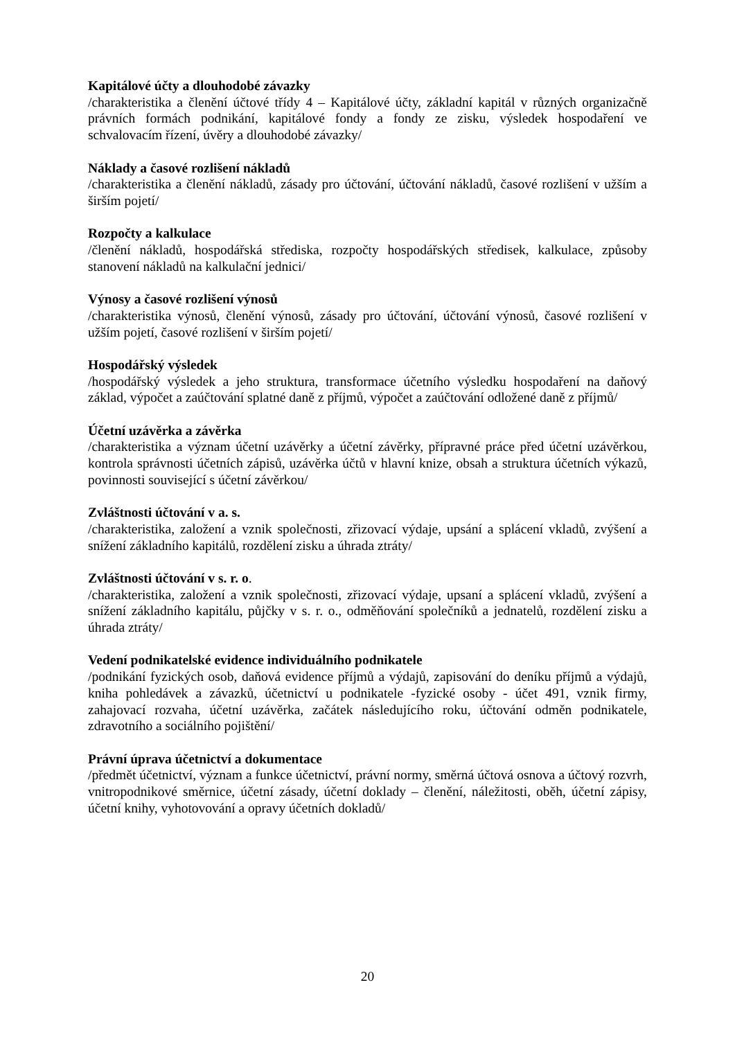Kapitálové účty a dlouhodobé závazky
/charakteristika a členění účtové třídy 4 – Kapitálové účty, základní kapitál v různých organizačně právních formách podnikání, kapitálové fondy a fondy ze zisku, výsledek hospodaření ve schvalovacím řízení, úvěry a dlouhodobé závazky/
Náklady a časové rozlišení nákladů
/charakteristika a členění nákladů, zásady pro účtování, účtování nákladů, časové rozlišení v užším a širším pojetí/
Rozpočty a kalkulace
/členění nákladů, hospodářská střediska, rozpočty hospodářských středisek, kalkulace, způsoby stanovení nákladů na kalkulační jednici/
Výnosy a časové rozlišení výnosů
/charakteristika výnosů, členění výnosů, zásady pro účtování, účtování výnosů, časové rozlišení v užším pojetí, časové rozlišení v širším pojetí/
Hospodářský výsledek
/hospodářský výsledek a jeho struktura, transformace účetního výsledku hospodaření na daňový základ, výpočet a zaúčtování splatné daně z příjmů, výpočet a zaúčtování odložené daně z příjmů/
Účetní uzávěrka a závěrka
/charakteristika a význam účetní uzávěrky a účetní závěrky, přípravné práce před účetní uzávěrkou, kontrola správnosti účetních zápisů, uzávěrka účtů v hlavní knize, obsah a struktura účetních výkazů, povinnosti související s účetní závěrkou/
Zvláštnosti účtování v a. s.
/charakteristika, založení a vznik společnosti, zřizovací výdaje, upsání a splácení vkladů, zvýšení a snížení základního kapitálů, rozdělení zisku a úhrada ztráty/
Zvláštnosti účtování v s. r. o.
/charakteristika, založení a vznik společnosti, zřizovací výdaje, upsaní a splácení vkladů, zvýšení a snížení základního kapitálu, půjčky v s. r. o., odměňování společníků a jednatelů, rozdělení zisku a úhrada ztráty/
Vedení podnikatelské evidence individuálního podnikatele
/podnikání fyzických osob, daňová evidence příjmů a výdajů, zapisování do deníku příjmů a výdajů, kniha pohledávek a závazků, účetnictví u podnikatele -fyzické osoby - účet 491, vznik firmy, zahajovací rozvaha, účetní uzávěrka, začátek následujícího roku, účtování odměn podnikatele, zdravotního a sociálního pojištění/
Právní úprava účetnictví a dokumentace
/předmět účetnictví, význam a funkce účetnictví, právní normy, směrná účtová osnova a účtový rozvrh, vnitropodnikové směrnice, účetní zásady, účetní doklady – členění, náležitosti, oběh, účetní zápisy, účetní knihy, vyhotovování a opravy účetních dokladů/
20